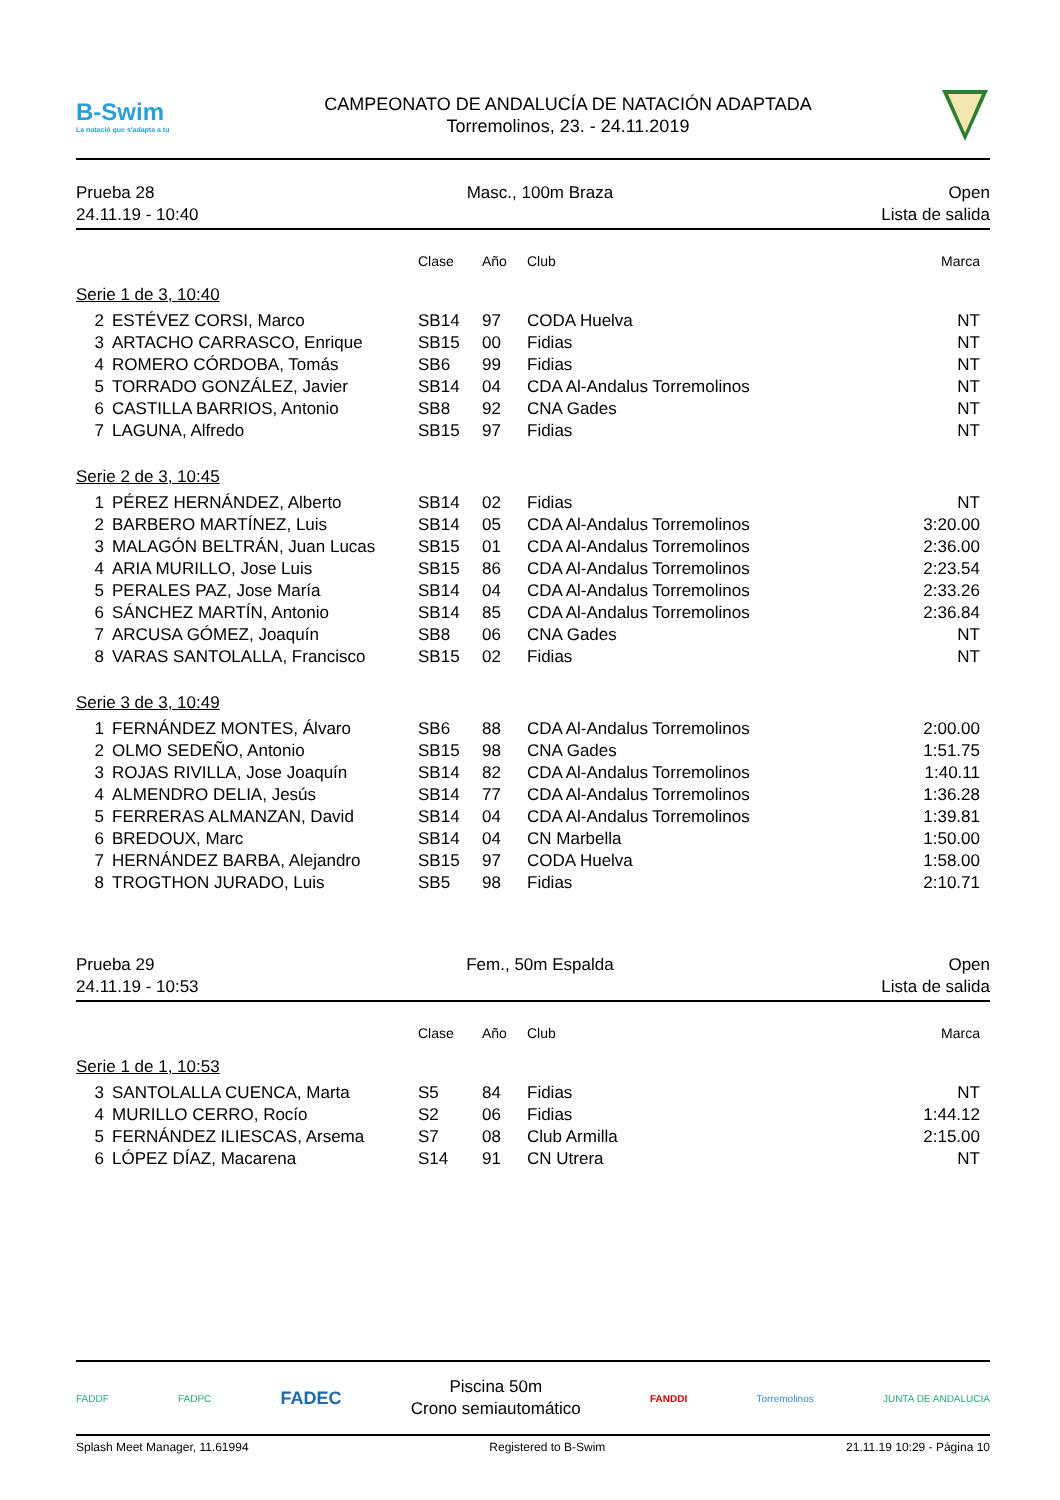B-Swim
La natació que s'adapta a tu
CAMPEONATO DE ANDALUCÍA DE NATACIÓN ADAPTADA
Torremolinos, 23. - 24.11.2019
Prueba 28
24.11.19 - 10:40
Masc., 100m Braza Open
Lista de salida
| | | Clase | Año | Club | Marca |
| --- | --- | --- | --- | --- | --- |
| Serie 1 de 3, 10:40 | | | | | |
| 2 | ESTÉVEZ CORSI, Marco | SB14 | 97 | CODA Huelva | NT |
| 3 | ARTACHO CARRASCO, Enrique | SB15 | 00 | Fidias | NT |
| 4 | ROMERO CÓRDOBA, Tomás | SB6 | 99 | Fidias | NT |
| 5 | TORRADO GONZÁLEZ, Javier | SB14 | 04 | CDA Al-Andalus Torremolinos | NT |
| 6 | CASTILLA BARRIOS, Antonio | SB8 | 92 | CNA Gades | NT |
| 7 | LAGUNA, Alfredo | SB15 | 97 | Fidias | NT |
| Serie 2 de 3, 10:45 | | | | | |
| 1 | PÉREZ HERNÁNDEZ, Alberto | SB14 | 02 | Fidias | NT |
| 2 | BARBERO MARTÍNEZ, Luis | SB14 | 05 | CDA Al-Andalus Torremolinos | 3:20.00 |
| 3 | MALAGÓN BELTRÁN, Juan Lucas | SB15 | 01 | CDA Al-Andalus Torremolinos | 2:36.00 |
| 4 | ARIA MURILLO, Jose Luis | SB15 | 86 | CDA Al-Andalus Torremolinos | 2:23.54 |
| 5 | PERALES PAZ, Jose María | SB14 | 04 | CDA Al-Andalus Torremolinos | 2:33.26 |
| 6 | SÁNCHEZ MARTÍN, Antonio | SB14 | 85 | CDA Al-Andalus Torremolinos | 2:36.84 |
| 7 | ARCUSA GÓMEZ, Joaquín | SB8 | 06 | CNA Gades | NT |
| 8 | VARAS SANTOLALLA, Francisco | SB15 | 02 | Fidias | NT |
| Serie 3 de 3, 10:49 | | | | | |
| 1 | FERNÁNDEZ MONTES, Álvaro | SB6 | 88 | CDA Al-Andalus Torremolinos | 2:00.00 |
| 2 | OLMO SEDEÑO, Antonio | SB15 | 98 | CNA Gades | 1:51.75 |
| 3 | ROJAS RIVILLA, Jose Joaquín | SB14 | 82 | CDA Al-Andalus Torremolinos | 1:40.11 |
| 4 | ALMENDRO DELIA, Jesús | SB14 | 77 | CDA Al-Andalus Torremolinos | 1:36.28 |
| 5 | FERRERAS ALMANZAN, David | SB14 | 04 | CDA Al-Andalus Torremolinos | 1:39.81 |
| 6 | BREDOUX, Marc | SB14 | 04 | CN Marbella | 1:50.00 |
| 7 | HERNÁNDEZ BARBA, Alejandro | SB15 | 97 | CODA Huelva | 1:58.00 |
| 8 | TROGTHON JURADO, Luis | SB5 | 98 | Fidias | 2:10.71 |
Prueba 29
24.11.19 - 10:53
Fem., 50m Espalda Open
Lista de salida
| | | Clase | Año | Club | Marca |
| --- | --- | --- | --- | --- | --- |
| Serie 1 de 1, 10:53 | | | | | |
| 3 | SANTOLALLA CUENCA, Marta | S5 | 84 | Fidias | NT |
| 4 | MURILLO CERRO, Rocío | S2 | 06 | Fidias | 1:44.12 |
| 5 | FERNÁNDEZ ILIESCAS, Arsema | S7 | 08 | Club Armilla | 2:15.00 |
| 6 | LÓPEZ DÍAZ, Macarena | S14 | 91 | CN Utrera | NT |
FADDF FADPC FADEC
Piscina 50m
Crono semiautomático
FANDDI Torremolinos JUNTA DE ANDALUCIA
Splash Meet Manager, 11.61994 Registered to B-Swim 21.11.19 10:29 - Página 10